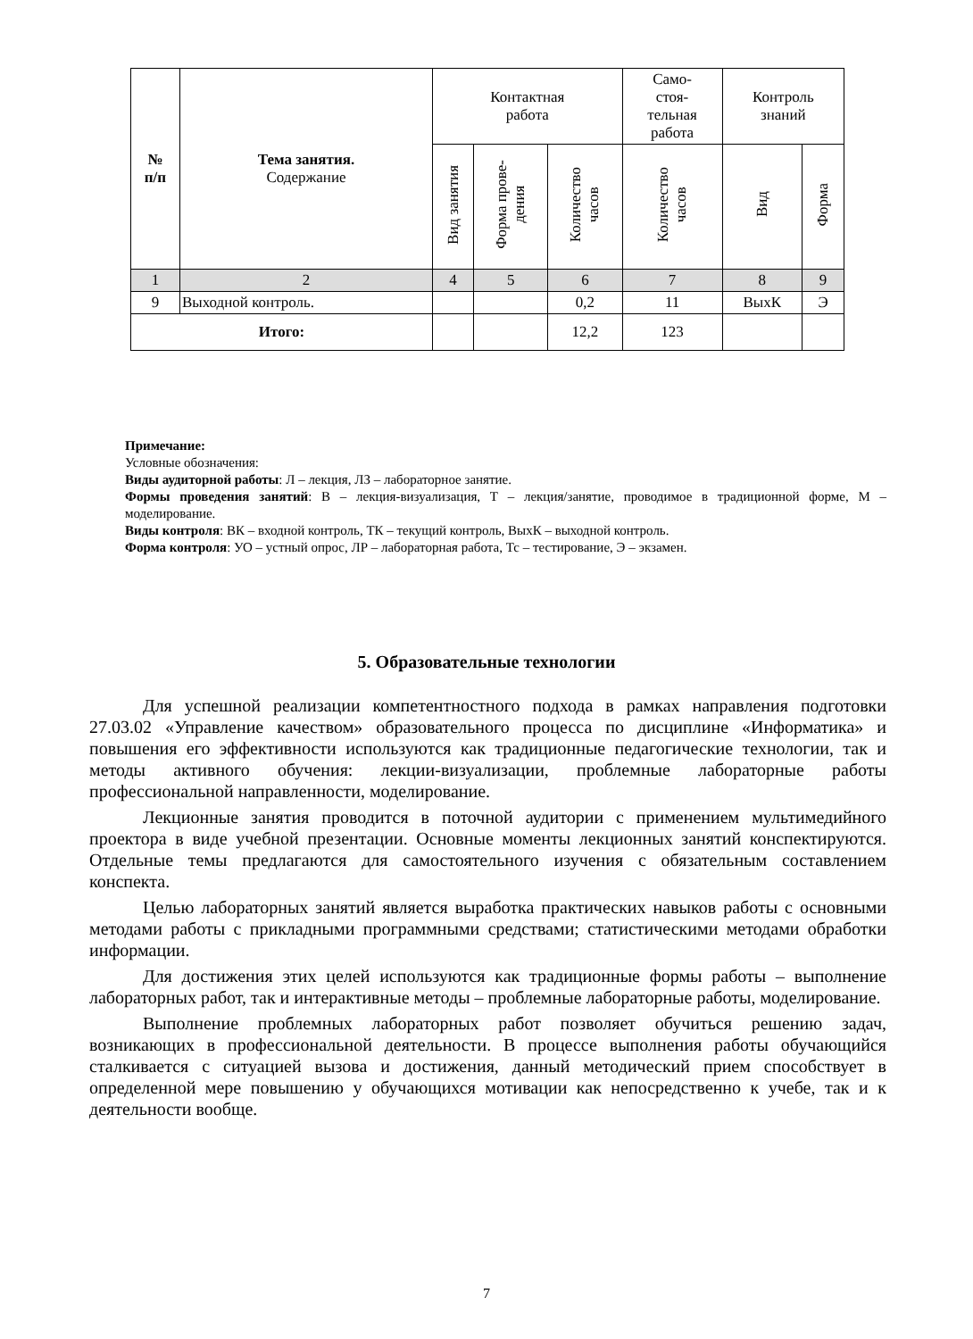| № п/п | Тема занятия. Содержание | Контактная работа | | | Само- стоя- тельная работа | Контроль знаний | |
| --- | --- | --- | --- | --- | --- | --- | --- |
| | | Вид занятия | Форма прове- дения | Количество часов | Количество часов | Вид | Форма |
| 1 | 2 | 4 | 5 | 6 | 7 | 8 | 9 |
| 9 | Выходной контроль. | | | 0,2 | 11 | ВыхК | Э |
| Итого: | | | | 12,2 | 123 | | |
Примечание:
Условные обозначения:
Виды аудиторной работы: Л – лекция, ЛЗ – лабораторное занятие.
Формы проведения занятий: В – лекция-визуализация, Т – лекция/занятие, проводимое в традиционной форме, М – моделирование.
Виды контроля: ВК – входной контроль, ТК – текущий контроль, ВыхК – выходной контроль.
Форма контроля: УО – устный опрос, ЛР – лабораторная работа, Тс – тестирование, Э – экзамен.
5. Образовательные технологии
Для успешной реализации компетентностного подхода в рамках направления подготовки 27.03.02 «Управление качеством» образовательного процесса по дисциплине «Информатика» и повышения его эффективности используются как традиционные педагогические технологии, так и методы активного обучения: лекции-визуализации, проблемные лабораторные работы профессиональной направленности, моделирование.
Лекционные занятия проводится в поточной аудитории с применением мультимедийного проектора в виде учебной презентации. Основные моменты лекционных занятий конспектируются. Отдельные темы предлагаются для самостоятельного изучения с обязательным составлением конспекта.
Целью лабораторных занятий является выработка практических навыков работы с основными методами работы с прикладными программными средствами; статистическими методами обработки информации.
Для достижения этих целей используются как традиционные формы работы – выполнение лабораторных работ, так и интерактивные методы – проблемные лабораторные работы, моделирование.
Выполнение проблемных лабораторных работ позволяет обучиться решению задач, возникающих в профессиональной деятельности. В процессе выполнения работы обучающийся сталкивается с ситуацией вызова и достижения, данный методический прием способствует в определенной мере повышению у обучающихся мотивации как непосредственно к учебе, так и к деятельности вообще.
7